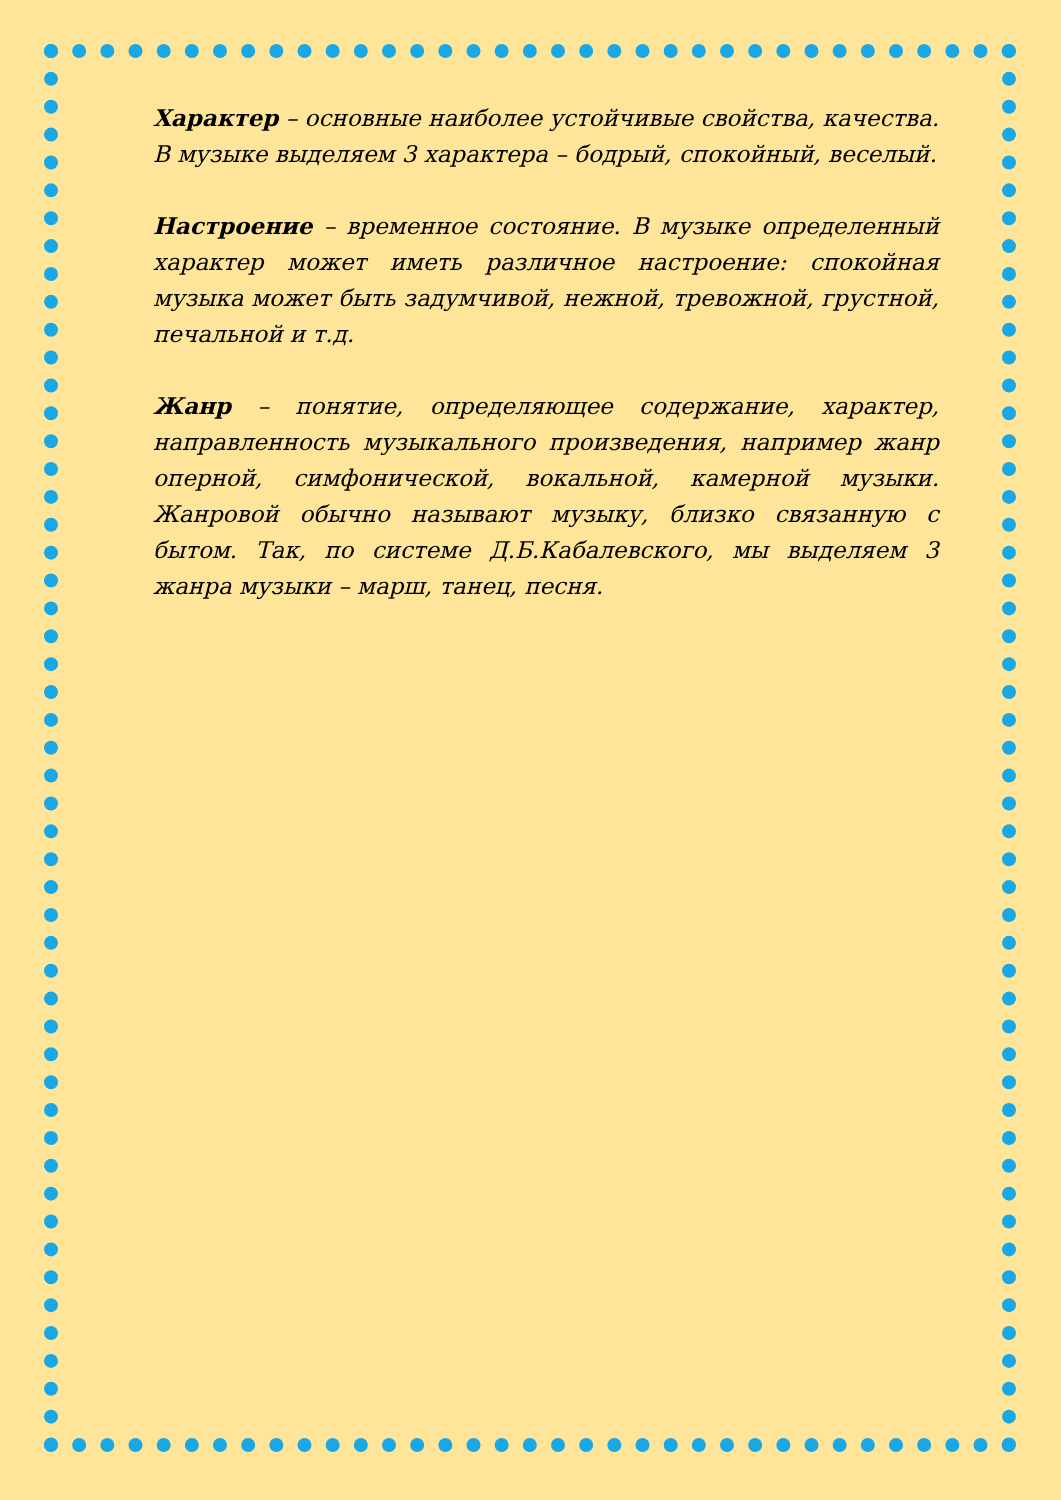Характер – основные наиболее устойчивые свойства, качества. В музыке выделяем 3 характера – бодрый, спокойный, веселый.
Настроение – временное состояние. В музыке определенный характер может иметь различное настроение: спокойная музыка может быть задумчивой, нежной, тревожной, грустной, печальной и т.д.
Жанр – понятие, определяющее содержание, характер, направленность музыкального произведения, например жанр оперной, симфонической, вокальной, камерной музыки. Жанровой обычно называют музыку, близко связанную с бытом. Так, по системе Д.Б.Кабалевского, мы выделяем 3 жанра музыки – марш, танец, песня.